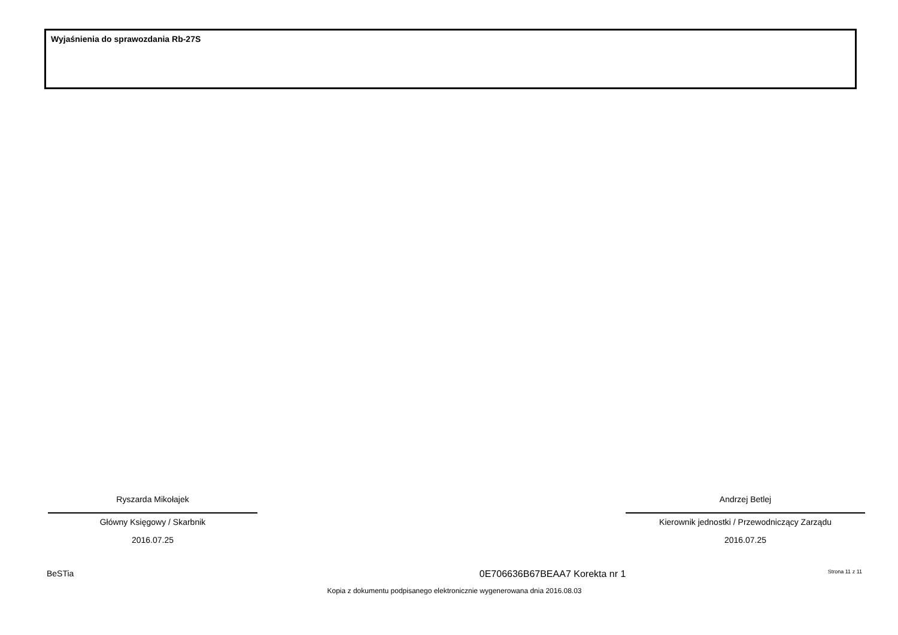Wyjaśnienia do sprawozdania Rb-27S
Ryszarda Mikołajek
Główny Księgowy / Skarbnik
2016.07.25
Andrzej Betlej
Kierownik jednostki / Przewodniczący Zarządu
2016.07.25
BeSTia 0E706636B67BEAA7 Korekta nr 1 Strona 11 z 11
Kopia z dokumentu podpisanego elektronicznie wygenerowana dnia 2016.08.03